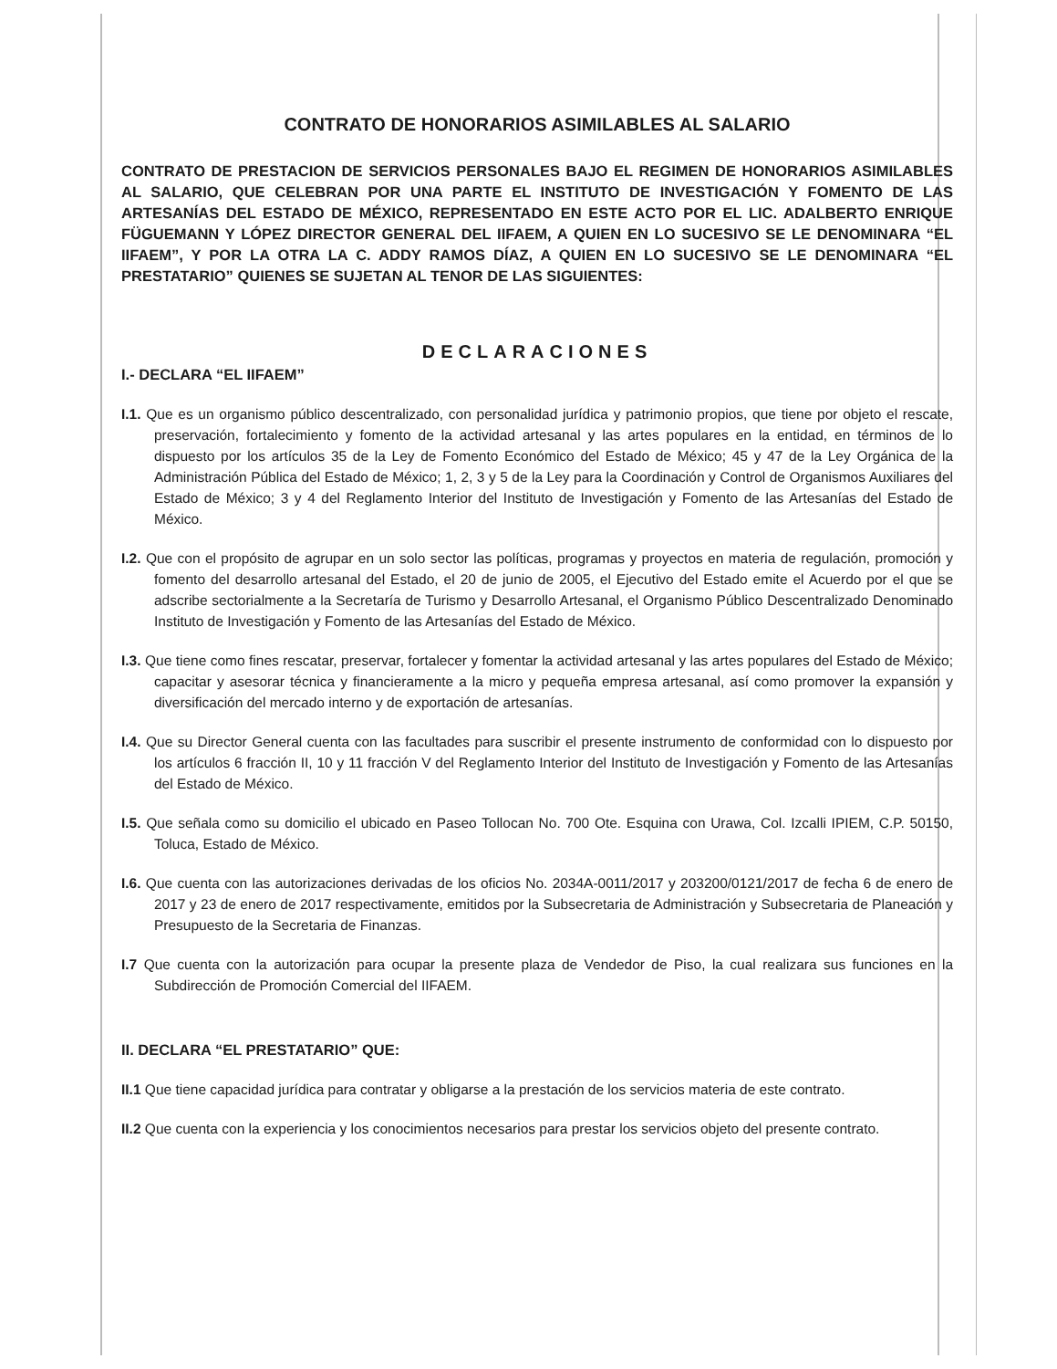CONTRATO DE HONORARIOS ASIMILABLES AL SALARIO
CONTRATO DE PRESTACION DE SERVICIOS PERSONALES BAJO EL REGIMEN DE HONORARIOS ASIMILABLES AL SALARIO, QUE CELEBRAN POR UNA PARTE EL INSTITUTO DE INVESTIGACIÓN Y FOMENTO DE LAS ARTESANÍAS DEL ESTADO DE MÉXICO, REPRESENTADO EN ESTE ACTO POR EL LIC. ADALBERTO ENRIQUE FÜGUEMANN Y LÓPEZ DIRECTOR GENERAL DEL IIFAEM, A QUIEN EN LO SUCESIVO SE LE DENOMINARA “EL IIFAEM”, Y POR LA OTRA LA C. ADDY RAMOS DÍAZ, A QUIEN EN LO SUCESIVO SE LE DENOMINARA “EL PRESTATARIO” QUIENES SE SUJETAN AL TENOR DE LAS SIGUIENTES:
DECLARACIONES
I.- DECLARA “EL IIFAEM”
I.1. Que es un organismo público descentralizado, con personalidad jurídica y patrimonio propios, que tiene por objeto el rescate, preservación, fortalecimiento y fomento de la actividad artesanal y las artes populares en la entidad, en términos de lo dispuesto por los artículos 35 de la Ley de Fomento Económico del Estado de México; 45 y 47 de la Ley Orgánica de la Administración Pública del Estado de México; 1, 2, 3 y 5 de la Ley para la Coordinación y Control de Organismos Auxiliares del Estado de México; 3 y 4 del Reglamento Interior del Instituto de Investigación y Fomento de las Artesanías del Estado de México.
I.2. Que con el propósito de agrupar en un solo sector las políticas, programas y proyectos en materia de regulación, promoción y fomento del desarrollo artesanal del Estado, el 20 de junio de 2005, el Ejecutivo del Estado emite el Acuerdo por el que se adscribe sectorialmente a la Secretaría de Turismo y Desarrollo Artesanal, el Organismo Público Descentralizado Denominado Instituto de Investigación y Fomento de las Artesanías del Estado de México.
I.3. Que tiene como fines rescatar, preservar, fortalecer y fomentar la actividad artesanal y las artes populares del Estado de México; capacitar y asesorar técnica y financieramente a la micro y pequeña empresa artesanal, así como promover la expansión y diversificación del mercado interno y de exportación de artesanías.
I.4. Que su Director General cuenta con las facultades para suscribir el presente instrumento de conformidad con lo dispuesto por los artículos 6 fracción II, 10 y 11 fracción V del Reglamento Interior del Instituto de Investigación y Fomento de las Artesanías del Estado de México.
I.5. Que señala como su domicilio el ubicado en Paseo Tollocan No. 700 Ote. Esquina con Urawa, Col. Izcalli IPIEM, C.P. 50150, Toluca, Estado de México.
I.6. Que cuenta con las autorizaciones derivadas de los oficios No. 2034A-0011/2017 y 203200/0121/2017 de fecha 6 de enero de 2017 y 23 de enero de 2017 respectivamente, emitidos por la Subsecretaria de Administración y Subsecretaria de Planeación y Presupuesto de la Secretaria de Finanzas.
I.7 Que cuenta con la autorización para ocupar la presente plaza de Vendedor de Piso, la cual realizara sus funciones en la Subdirección de Promoción Comercial del IIFAEM.
II. DECLARA “EL PRESTATARIO” QUE:
II.1 Que tiene capacidad jurídica para contratar y obligarse a la prestación de los servicios materia de este contrato.
II.2 Que cuenta con la experiencia y los conocimientos necesarios para prestar los servicios objeto del presente contrato.